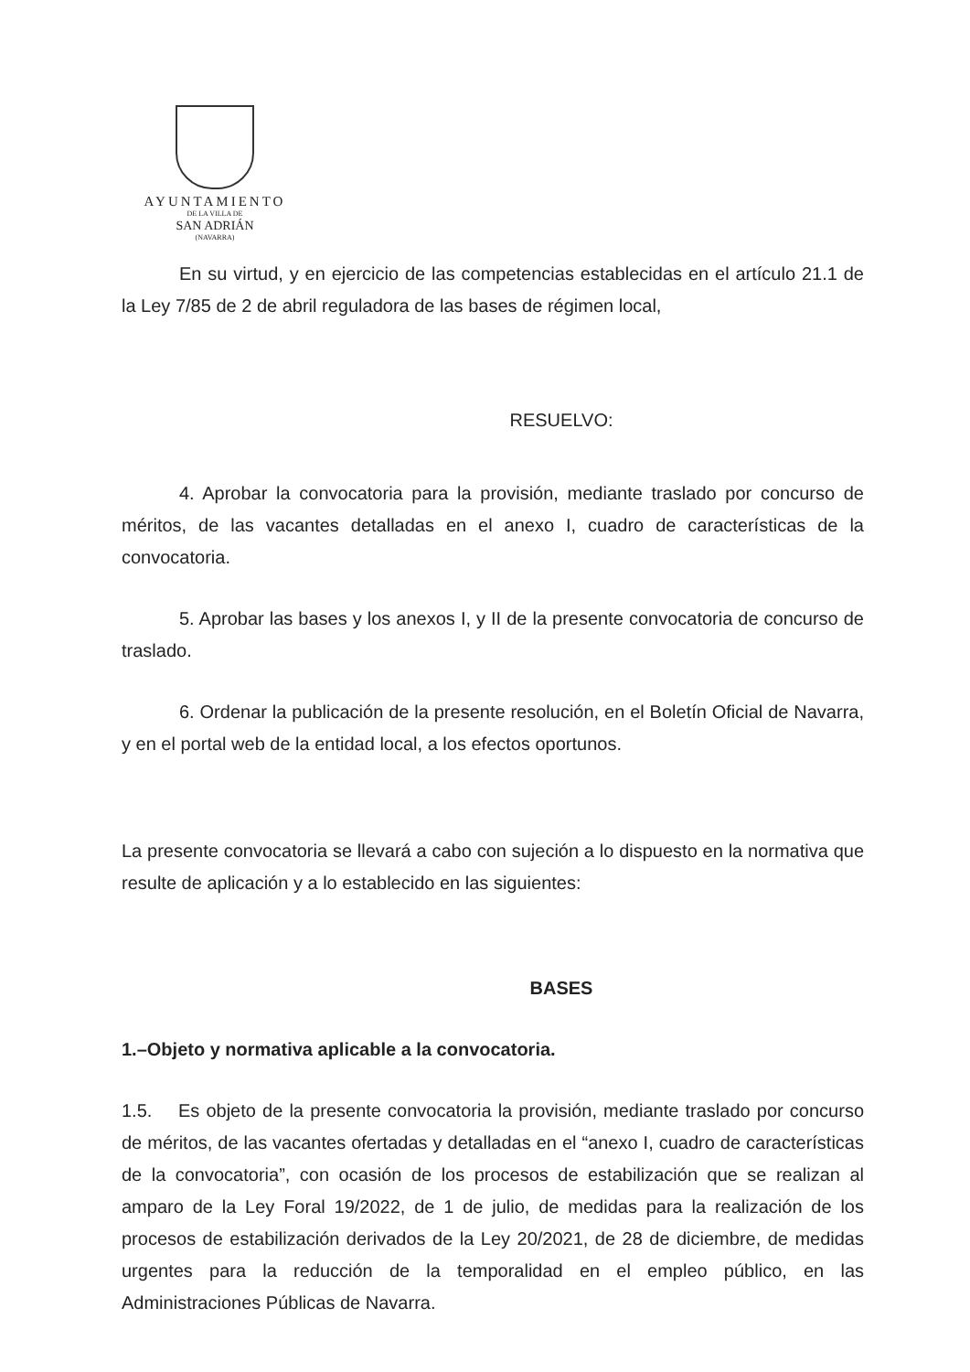AYUNTAMIENTO
DE LA VILLA DE
SAN ADRIÁN
(NAVARRA)
En su virtud, y en ejercicio de las competencias establecidas en el artículo 21.1 de la Ley 7/85 de 2 de abril reguladora de las bases de régimen local,
RESUELVO:
4. Aprobar la convocatoria para la provisión, mediante traslado por concurso de méritos, de las vacantes detalladas en el anexo I, cuadro de características de la convocatoria.
5. Aprobar las bases y los anexos I, y II de la presente convocatoria de concurso de traslado.
6. Ordenar la publicación de la presente resolución, en el Boletín Oficial de Navarra, y en el portal web de la entidad local, a los efectos oportunos.
La presente convocatoria se llevará a cabo con sujeción a lo dispuesto en la normativa que resulte de aplicación y a lo establecido en las siguientes:
BASES
1.–Objeto y normativa aplicable a la convocatoria.
1.5. Es objeto de la presente convocatoria la provisión, mediante traslado por concurso de méritos, de las vacantes ofertadas y detalladas en el “anexo I, cuadro de características de la convocatoria”, con ocasión de los procesos de estabilización que se realizan al amparo de la Ley Foral 19/2022, de 1 de julio, de medidas para la realización de los procesos de estabilización derivados de la Ley 20/2021, de 28 de diciembre, de medidas urgentes para la reducción de la temporalidad en el empleo público, en las Administraciones Públicas de Navarra.